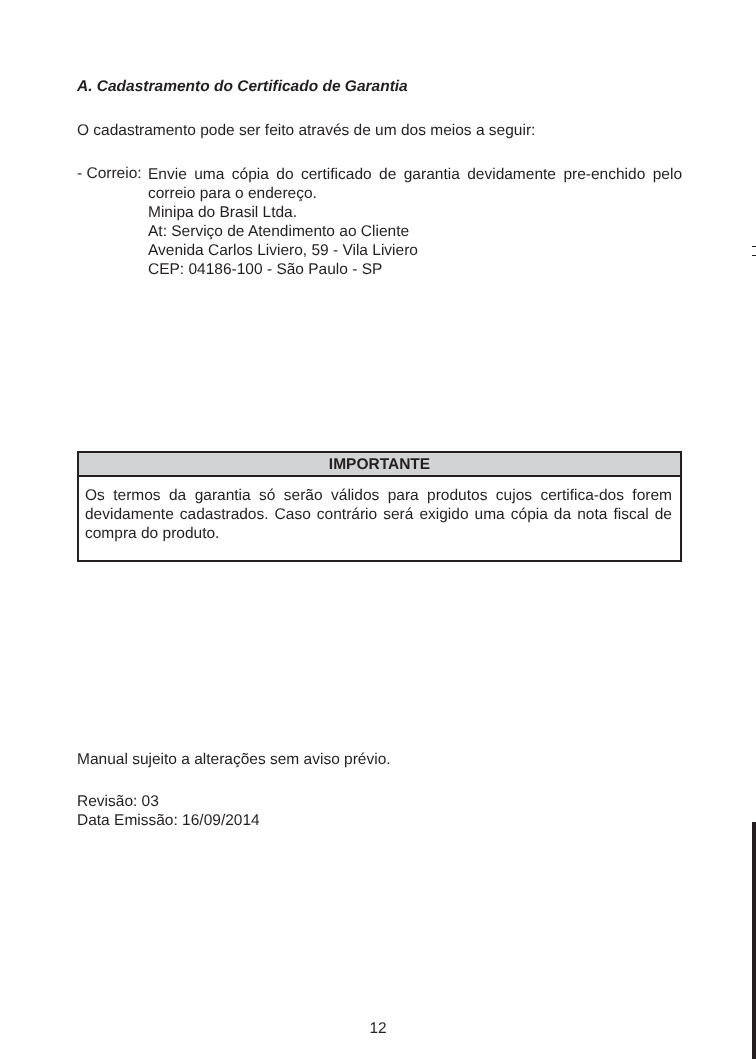A. Cadastramento do Certificado de Garantia
O cadastramento pode ser feito através de um dos meios a seguir:
- Correio:
Envie uma cópia do certificado de garantia devidamente pre-enchido pelo correio para o endereço.
Minipa do Brasil Ltda.
At: Serviço de Atendimento ao Cliente
Avenida Carlos Liviero, 59 - Vila Liviero
CEP: 04186-100 - São Paulo - SP
IMPORTANTE
Os termos da garantia só serão válidos para produtos cujos certifica-dos forem devidamente cadastrados. Caso contrário será exigido uma cópia da nota fiscal de compra do produto.
Manual sujeito a alterações sem aviso prévio.
Revisão: 03
Data Emissão: 16/09/2014
12